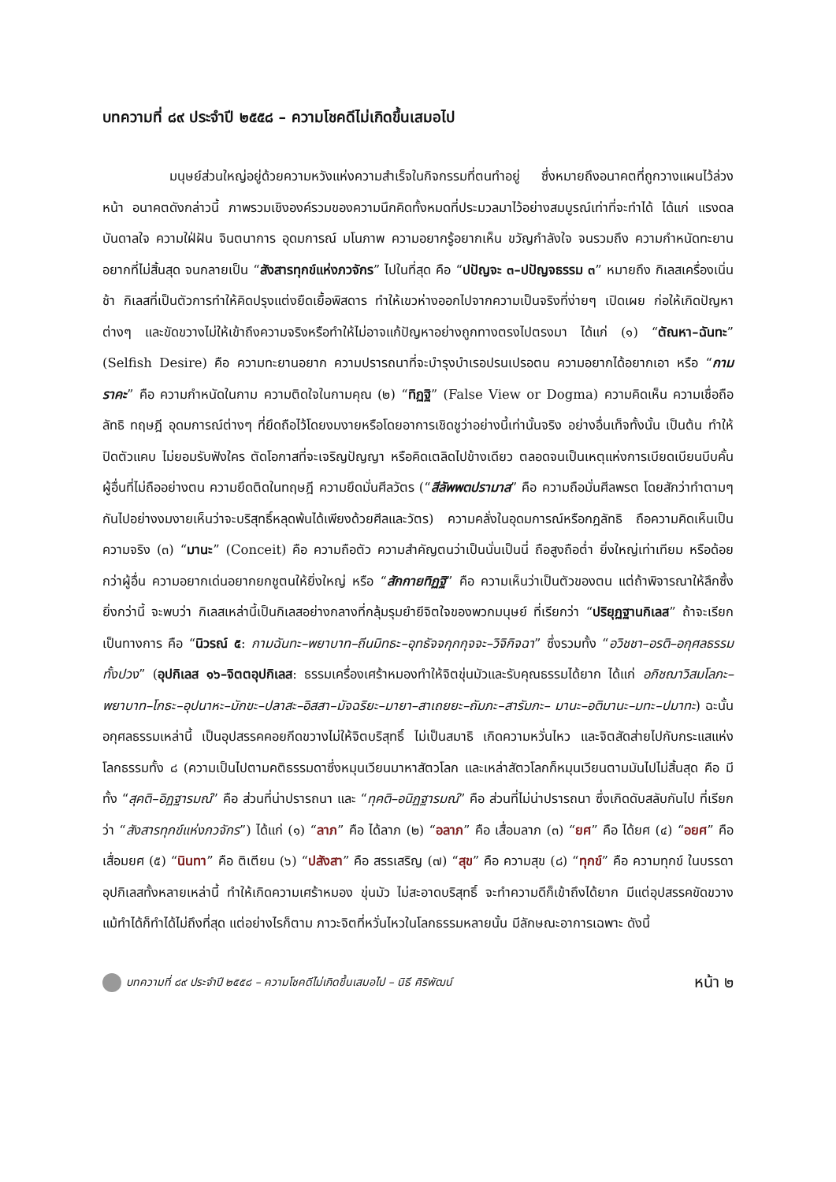บทความที่ ๘๙ ประจำปี ๒๕๕๘ – ความโชคดีไม่เกิดขึ้นเสมอไป
มนุษย์ส่วนใหญ่อยู่ด้วยความหวังแห่งความสำเร็จในกิจกรรมที่ตนทำอยู่ ซึ่งหมายถึงอนาคตที่ถูกวางแผนไว้ล่วงหน้า อนาคตดังกล่าวนี้ ภาพรวมเชิงองค์รวมของความนึกคิดทั้งหมดที่ประมวลมาไว้อย่างสมบูรณ์เท่าที่จะทำได้ ได้แก่ แรงดลบันดาลใจ ความใฝ่ฝัน จินตนาการ อุดมการณ์ มโนภาพ ความอยากรู้อยากเห็น ขวัญกำลังใจ จนรวมถึง ความกำหนัดทะยานอยากที่ไม่สิ้นสุด จนกลายเป็น “สังสารทุกข์แห่งภวจักร” ไปในที่สุด คือ “ปปัญจะ ๓–ปปัญจธรรม ๓” หมายถึง กิเลสเครื่องเนิ่นช้า กิเลสที่เป็นตัวการทำให้คิดปรุงแต่งยืดเยื้อพิสดาร ทำให้เขวห่างออกไปจากความเป็นจริงที่ง่ายๆ เปิดเผย ก่อให้เกิดปัญหาต่างๆ และขัดขวางไม่ให้เข้าถึงความจริงหรือทำให้ไม่อาจแก้ปัญหาอย่างถูกทางตรงไปตรงมา ได้แก่ (๑) “ตัณหา–ฉันทะ” (Selfish Desire) คือ ความทะยานอยาก ความปรารถนาที่จะบำรุงบำเรอปรนเปรอตน ความอยากได้อยากเอา หรือ “กามราคะ” คือ ความกำหนัดในกาม ความติดใจในกามคุณ (๒) “ทิฏฐิ” (False View or Dogma) ความคิดเห็น ความเชื่อถือ ลัทธิ ทฤษฎี อุดมการณ์ต่างๆ ที่ยึดถือไว้โดยงมงายหรือโดยอาการเชิดชูว่าอย่างนี้เท่านั้นจริง อย่างอื่นเท็จทั้งนั้น เป็นต้น ทำให้ปิดตัวแคบ ไม่ยอมรับฟังใคร ตัดโอกาสที่จะเจริญปัญญา หรือคิดเตลิดไปข้างเดียว ตลอดจนเป็นเหตุแห่งการเบียดเบียนบีบคั้นผู้อื่นที่ไม่ถืออย่างตน ความยึดติดในทฤษฎี ความยึดมั่นศีลวัตร (“สีลัพพตปรามาส” คือ ความถือมั่นศีลพรต โดยสักว่าทำตามๆ กันไปอย่างงมงายเห็นว่าจะบริสุทธิ์หลุดพ้นได้เพียงด้วยศีลและวัตร) ความคลั่งในอุดมการณ์หรือกฎลัทธิ ถือความคิดเห็นเป็นความจริง (๓) “มานะ” (Conceit) คือ ความถือตัว ความสำคัญตนว่าเป็นนั่นเป็นนี่ ถือสูงถือต่ำ ยิ่งใหญ่เท่าเทียม หรือด้อยกว่าผู้อื่น ความอยากเด่นอยากยกชูตนให้ยิ่งใหญ่ หรือ “สักกายทิฏฐิ” คือ ความเห็นว่าเป็นตัวของตน แต่ถ้าพิจารณาให้ลึกซึ้งยิ่งกว่านี้ จะพบว่า กิเลสเหล่านี้เป็นกิเลสอย่างกลางที่กลุ้มรุมยำยีจิตใจของพวกมนุษย์ ที่เรียกว่า “ปริยุฏฐานกิเลส” ถ้าจะเรียกเป็นทางการ คือ “นิวรณ์ ๕: กามฉันทะ–พยาบาท–ถีนมิทธะ–อุทธัจจกุกกุจจะ–วิจิกิจฉา” ซึ่งรวมทั้ง “อวิชชา–อรติ–อกุศลธรรมทั้งปวง” (อุปกิเลส ๑๖–จิตตอุปกิเลส: ธรรมเครื่องเศร้าหมองทำให้จิตขุ่นมัวและรับคุณธรรมได้ยาก ได้แก่ อภิชฌาวิสมโลภะ–พยาบาท–โกธะ–อุปนาหะ–มักขะ–ปลาสะ–อิสสา–มัจฉริยะ–มายา–สาเถยยะ–ถัมภะ–สารัมภะ– มานะ–อติมานะ–มทะ–ปมาทะ) ฉะนั้นอกุศลธรรมเหล่านี้ เป็นอุปสรรคคอยกีดขวางไม่ให้จิตบริสุทธิ์ ไม่เป็นสมาธิ เกิดความหวั่นไหว และจิตสัดส่ายไปกับกระแสแห่งโลกธรรมทั้ง ๘ (ความเป็นไปตามคติธรรมดาซึ่งหมุนเวียนมาหาสัตวโลก และเหล่าสัตวโลกก็หมุนเวียนตามมันไปไม่สิ้นสุด คือ มีทั้ง “สุคติ–อิฏฐารมณ์” คือ ส่วนที่น่าปรารถนา และ “ทุคติ–อนิฏฐารมณ์” คือ ส่วนที่ไม่น่าปรารถนา ซึ่งเกิดดับสลับกันไป ที่เรียกว่า “สังสารทุกข์แห่งภวจักร”) ได้แก่ (๑) “ลาภ” คือ ได้ลาภ (๒) “อลาภ” คือ เสื่อมลาภ (๓) “ยศ” คือ ได้ยศ (๔) “อยศ” คือ เสื่อมยศ (๕) “นินทา” คือ ติเตียน (๖) “ปสังสา” คือ สรรเสริญ (๗) “สุข” คือ ความสุข (๘) “ทุกข์” คือ ความทุกข์ ในบรรดาอุปกิเลสทั้งหลายเหล่านี้ ทำให้เกิดความเศร้าหมอง ขุ่นมัว ไม่สะอาดบริสุทธิ์ จะทำความดีก็เข้าถึงได้ยาก มีแต่อุปสรรคขัดขวาง แม้ทำได้ก็ทำได้ไม่ถึงที่สุด แต่อย่างไรก็ตาม ภาวะจิตที่หวั่นไหวในโลกธรรมหลายนั้น มีลักษณะอาการเฉพาะ ดังนี้
บทความที่ ๘๙ ประจำปี ๒๕๕๘ – ความโชคดีไม่เกิดขึ้นเสมอไป – นิธี ศิริพัฒน์ หน้า ๒